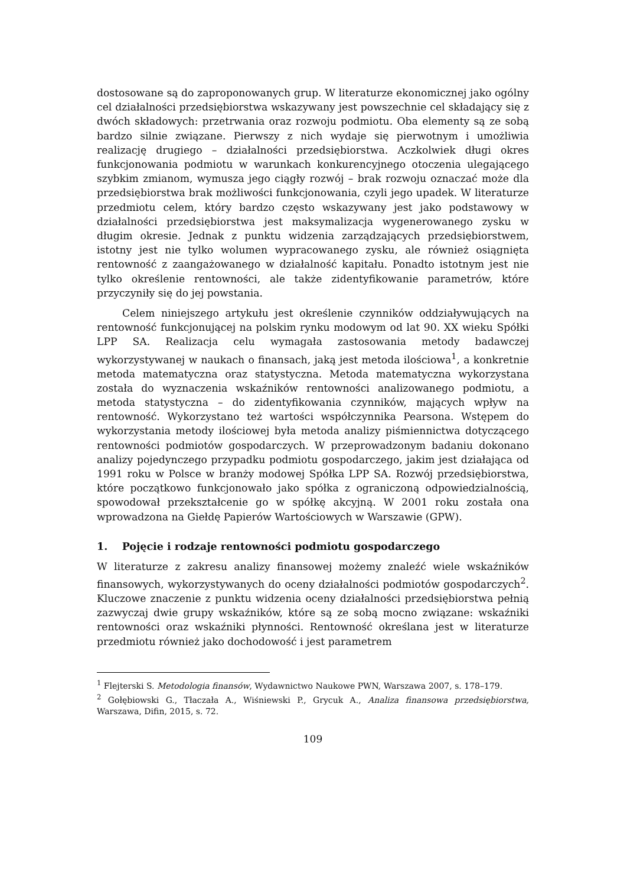dostosowane są do zaproponowanych grup. W literaturze ekonomicznej jako ogólny cel działalności przedsiębiorstwa wskazywany jest powszechnie cel składający się z dwóch składowych: przetrwania oraz rozwoju podmiotu. Oba elementy są ze sobą bardzo silnie związane. Pierwszy z nich wydaje się pierwotnym i umożliwia realizację drugiego – działalności przedsiębiorstwa. Aczkolwiek długi okres funkcjonowania podmiotu w warunkach konkurencyjnego otoczenia ulegającego szybkim zmianom, wymusza jego ciągły rozwój – brak rozwoju oznaczać może dla przedsiębiorstwa brak możliwości funkcjonowania, czyli jego upadek. W literaturze przedmiotu celem, który bardzo często wskazywany jest jako podstawowy w działalności przedsiębiorstwa jest maksymalizacja wygenerowanego zysku w długim okresie. Jednak z punktu widzenia zarządzających przedsiębiorstwem, istotny jest nie tylko wolumen wypracowanego zysku, ale również osiągnięta rentowność z zaangażowanego w działalność kapitału. Ponadto istotnym jest nie tylko określenie rentowności, ale także zidentyfikowanie parametrów, które przyczyniły się do jej powstania.
Celem niniejszego artykułu jest określenie czynników oddziaływujących na rentowność funkcjonującej na polskim rynku modowym od lat 90. XX wieku Spółki LPP SA. Realizacja celu wymagała zastosowania metody badawczej wykorzystywanej w naukach o finansach, jaką jest metoda ilościowa<sup>1</sup>, a konkretnie metoda matematyczna oraz statystyczna. Metoda matematyczna wykorzystana została do wyznaczenia wskaźników rentowności analizowanego podmiotu, a metoda statystyczna – do zidentyfikowania czynników, mających wpływ na rentowność. Wykorzystano też wartości współczynnika Pearsona. Wstępem do wykorzystania metody ilościowej była metoda analizy piśmiennictwa dotyczącego rentowności podmiotów gospodarczych. W przeprowadzonym badaniu dokonano analizy pojedynczego przypadku podmiotu gospodarczego, jakim jest działająca od 1991 roku w Polsce w branży modowej Spółka LPP SA. Rozwój przedsiębiorstwa, które początkowo funkcjonowało jako spółka z ograniczoną odpowiedzialnością, spowodował przekształcenie go w spółkę akcyjną. W 2001 roku została ona wprowadzona na Giełdę Papierów Wartościowych w Warszawie (GPW).
1. Pojęcie i rodzaje rentowności podmiotu gospodarczego
W literaturze z zakresu analizy finansowej możemy znaleźć wiele wskaźników finansowych, wykorzystywanych do oceny działalności podmiotów gospodarczych<sup>2</sup>. Kluczowe znaczenie z punktu widzenia oceny działalności przedsiębiorstwa pełnią zazwyczaj dwie grupy wskaźników, które są ze sobą mocno związane: wskaźniki rentowności oraz wskaźniki płynności. Rentowność określana jest w literaturze przedmiotu również jako dochodowość i jest parametrem
<sup>1</sup> Flejterski S. Metodologia finansów, Wydawnictwo Naukowe PWN, Warszawa 2007, s. 178–179.
<sup>2</sup> Gołębiowski G., Tłaczała A., Wiśniewski P., Grycuk A., Analiza finansowa przedsiębiorstwa, Warszawa, Difin, 2015, s. 72.
109